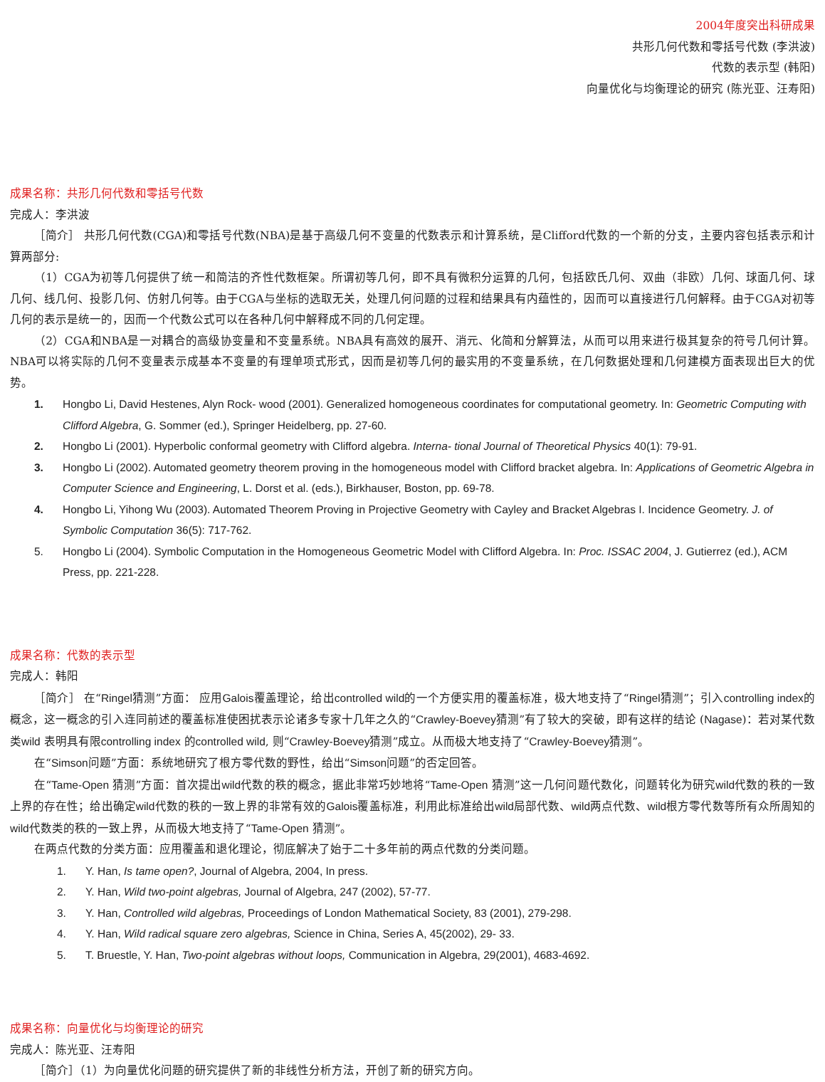2004年度突出科研成果
共形几何代数和零括号代数 (李洪波)
代数的表示型 (韩阳)
向量优化与均衡理论的研究 (陈光亚、汪寿阳)
成果名称：共形几何代数和零括号代数
完成人：李洪波
［简介］ 共形几何代数(CGA)和零括号代数(NBA)是基于高级几何不变量的代数表示和计算系统，是Clifford代数的一个新的分支，主要内容包括表示和计算两部分:
（1）CGA为初等几何提供了统一和简洁的齐性代数框架。所谓初等几何，即不具有微积分运算的几何，包括欧氏几何、双曲（非欧）几何、球面几何、球几何、线几何、投影几何、仿射几何等。由于CGA与坐标的选取无关，处理几何问题的过程和结果具有内蕴性的，因而可以直接进行几何解释。由于CGA对初等几何的表示是统一的，因而一个代数公式可以在各种几何中解释成不同的几何定理。
（2）CGA和NBA是一对耦合的高级协变量和不变量系统。NBA具有高效的展开、消元、化简和分解算法，从而可以用来进行极其复杂的符号几何计算。NBA可以将实际的几何不变量表示成基本不变量的有理单项式形式，因而是初等几何的最实用的不变量系统，在几何数据处理和几何建模方面表现出巨大的优势。
1. Hongbo Li, David Hestenes, Alyn Rock- wood (2001). Generalized homogeneous coordinates for computational geometry. In: Geometric Computing with Clifford Algebra, G. Sommer (ed.), Springer Heidelberg, pp. 27-60.
2. Hongbo Li (2001). Hyperbolic conformal geometry with Clifford algebra. Interna- tional Journal of Theoretical Physics 40(1): 79-91.
3. Hongbo Li (2002). Automated geometry theorem proving in the homogeneous model with Clifford bracket algebra. In: Applications of Geometric Algebra in Computer Science and Engineering, L. Dorst et al. (eds.), Birkhauser, Boston, pp. 69-78.
4. Hongbo Li, Yihong Wu (2003). Automated Theorem Proving in Projective Geometry with Cayley and Bracket Algebras I. Incidence Geometry. J. of Symbolic Computation 36(5): 717-762.
5. Hongbo Li (2004). Symbolic Computation in the Homogeneous Geometric Model with Clifford Algebra. In: Proc. ISSAC 2004, J. Gutierrez (ed.), ACM Press, pp. 221-228.
成果名称：代数的表示型
完成人：韩阳
［简介］ 在“Ringel猜测”方面： 应用Galois覆盖理论，给出controlled wild的一个方便实用的覆盖标准，极大地支持了“Ringel猜测”；引入controlling index的概念，这一概念的引入连同前述的覆盖标准使困扰表示论诸多专家十几年之久的“Crawley-Boevey猜测”有了较大的突破，即有这样的结论 (Nagase)：若对某代数类wild 表明具有限controlling index 的controlled wild, 则“Crawley-Boevey猜测”成立。从而极大地支持了“Crawley-Boevey猜测”。
在“Simson问题”方面：系统地研究了根方零代数的野性，给出“Simson问题”的否定回答。
在“Tame-Open 猜测”方面：首次提出wild代数的秩的概念，据此非常巧妙地将“Tame-Open 猜测”这一几何问题代数化，问题转化为研究wild代数的秩的一致上界的存在性；给出确定wild代数的秩的一致上界的非常有效的Galois覆盖标准，利用此标准给出wild局部代数、wild两点代数、wild根方零代数等所有众所周知的wild代数类的秩的一致上界，从而极大地支持了“Tame-Open 猜测”。
在两点代数的分类方面：应用覆盖和退化理论，彻底解决了始于二十多年前的两点代数的分类问题。
1. Y. Han, Is tame open?, Journal of Algebra, 2004, In press.
2. Y. Han, Wild two-point algebras, Journal of Algebra, 247 (2002), 57-77.
3. Y. Han, Controlled wild algebras, Proceedings of London Mathematical Society, 83 (2001), 279-298.
4. Y. Han, Wild radical square zero algebras, Science in China, Series A, 45(2002), 29- 33.
5. T. Bruestle, Y. Han, Two-point algebras without loops, Communication in Algebra, 29(2001), 4683-4692.
成果名称：向量优化与均衡理论的研究
完成人：陈光亚、汪寿阳
［简介］（1）为向量优化问题的研究提供了新的非线性分析方法，开创了新的研究方向。